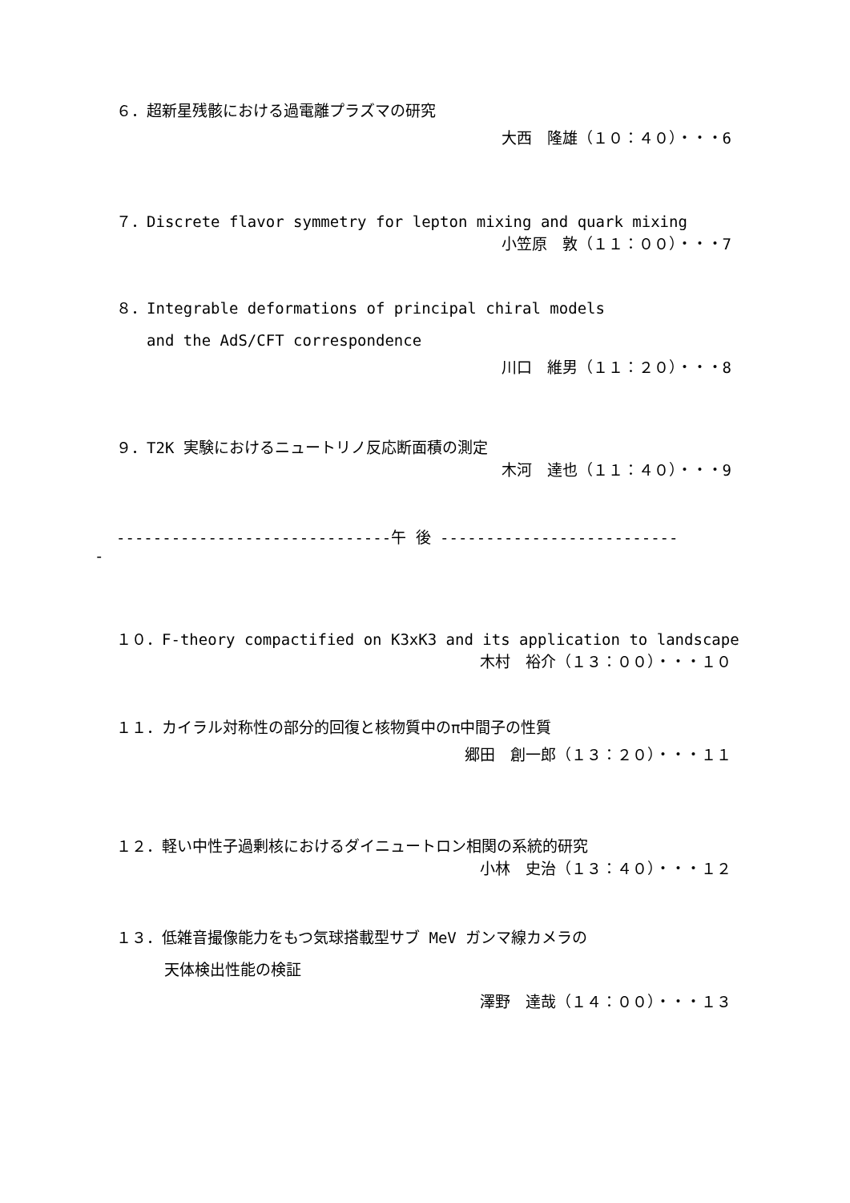６．超新星残骸における過電離プラズマの研究
大西　隆雄（１０：４０）・・・6
７．Discrete flavor symmetry for lepton mixing and quark mixing
小笠原　敦（１１：００）・・・7
８．Integrable deformations of principal chiral models
and the AdS/CFT correspondence
川口　維男（１１：２０）・・・8
９．T2K 実験におけるニュートリノ反応断面積の測定
木河　達也（１１：４０）・・・9
------------------------------午 後 --------------------------
-
１０．F-theory compactified on K3xK3 and its application to landscape
木村　裕介（１３：００）・・・１０
１１．カイラル対称性の部分的回復と核物質中のπ中間子の性質
郷田　創一郎（１３：２０）・・・１１
１２．軽い中性子過剰核におけるダイニュートロン相関の系統的研究
小林　史治（１３：４０）・・・１２
１３．低雑音撮像能力をもつ気球搭載型サブ MeV ガンマ線カメラの
天体検出性能の検証
澤野　達哉（１４：００）・・・１３